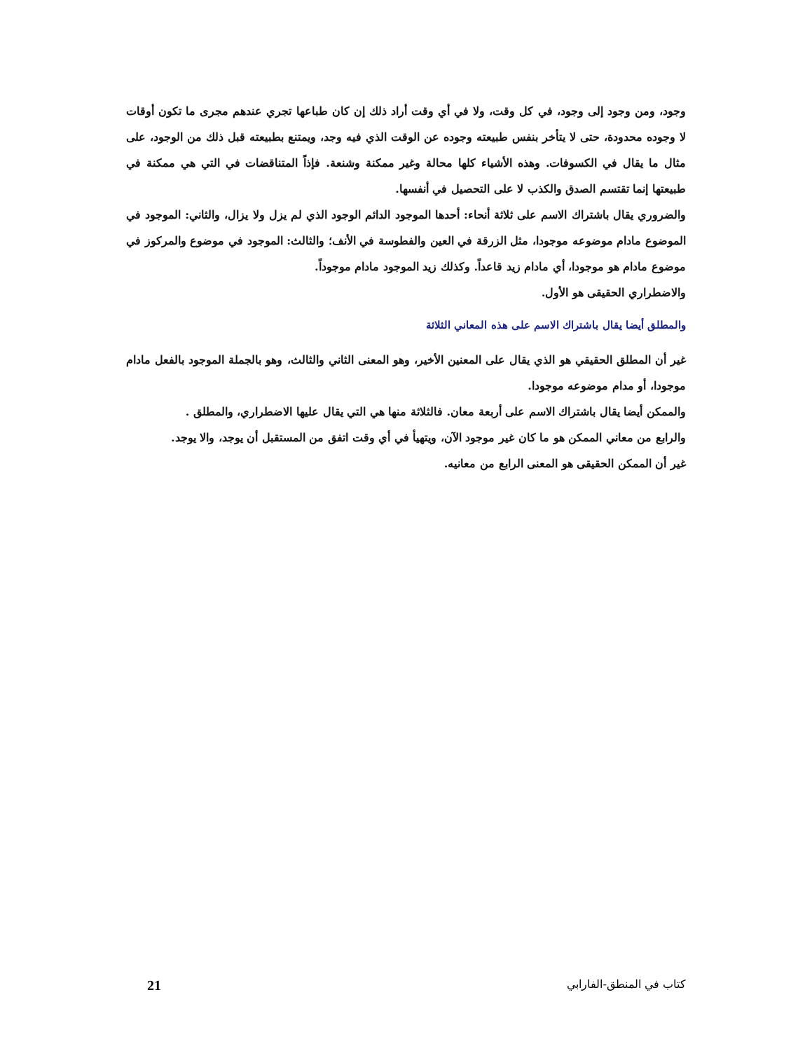وجود، ومن وجود إلى وجود، في كل وقت، ولا في أي وقت أراد ذلك إن كان طباعها تجري عندهم مجرى ما تكون أوقات لا وجوده محدودة، حتى لا يتأخر بنفس طبيعته وجوده عن الوقت الذي فيه وجد، ويمتنع بطبيعته قبل ذلك من الوجود، على مثال ما يقال في الكسوفات. وهذه الأشياء كلها محالة وغير ممكنة وشنعة. فإذاً المتناقضات في التي هي ممكنة في طبيعتها إنما تقتسم الصدق والكذب لا على التحصيل في أنفسها.
والضروري يقال باشتراك الاسم على ثلاثة أنحاء: أحدها الموجود الدائم الوجود الذي لم يزل ولا يزال، والثاني: الموجود في الموضوع مادام موضوعه موجودا، مثل الزرقة في العين والفطوسة في الأنف؛ والثالث: الموجود في موضوع والمركوز في موضوع مادام هو موجودا، أي مادام زيد قاعداً. وكذلك زيد الموجود مادام موجوداً.
والاضطراري الحقيقى هو الأول.
والمطلق أيضا يقال باشتراك الاسم على هذه المعاني الثلاثة
غير أن المطلق الحقيقي هو الذي يقال على المعنين الأخير، وهو المعنى الثاني والثالث، وهو بالجملة الموجود بالفعل مادام موجودا، أو مدام موضوعه موجودا.
والممكن أيضا يقال باشتراك الاسم على أربعة معان. فالثلاثة منها هي التي يقال عليها الاضطراري، والمطلق .
والرابع من معاني الممكن هو ما كان غير موجود الآن، ويتهيأ في أي وقت اتفق من المستقبل أن يوجد، والا يوجد.
غير أن الممكن الحقيقى هو المعنى الرابع من معانيه.
كتاب في المنطق-الفارابي 21